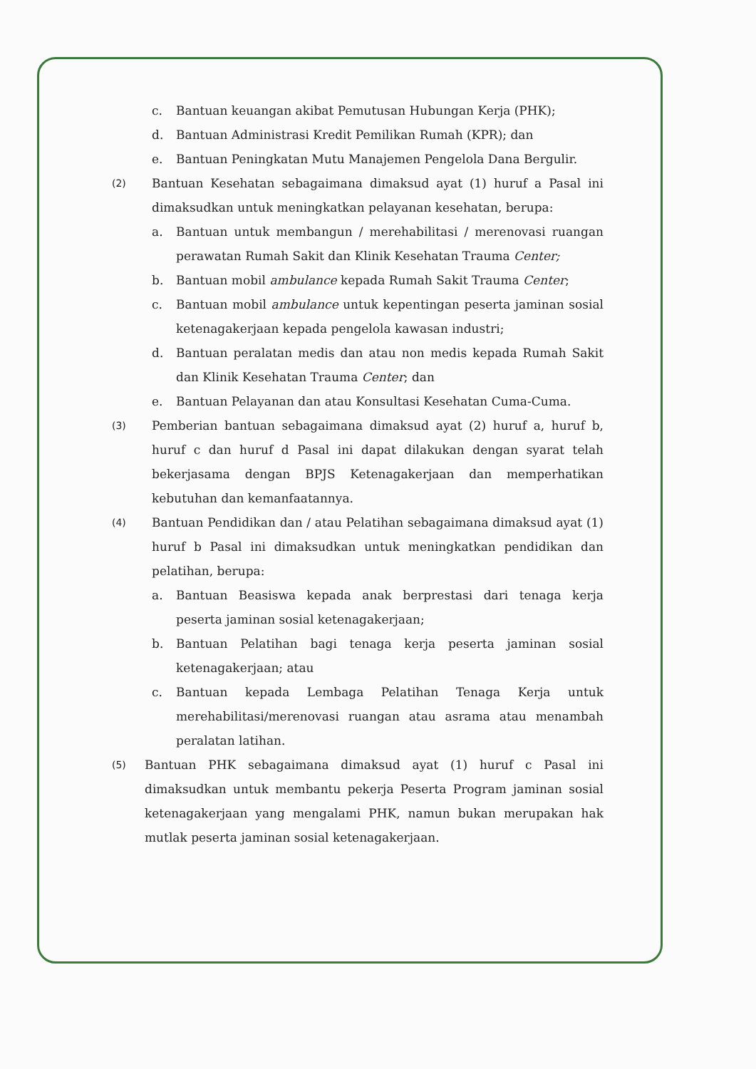c. Bantuan keuangan akibat Pemutusan Hubungan Kerja (PHK);
d. Bantuan Administrasi Kredit Pemilikan Rumah (KPR); dan
e. Bantuan Peningkatan Mutu Manajemen Pengelola Dana Bergulir.
(2)
Bantuan Kesehatan sebagaimana dimaksud ayat (1) huruf a Pasal ini dimaksudkan untuk meningkatkan pelayanan kesehatan, berupa:
a. Bantuan untuk membangun / merehabilitasi / merenovasi ruangan perawatan Rumah Sakit dan Klinik Kesehatan Trauma Center;
b. Bantuan mobil ambulance kepada Rumah Sakit Trauma Center;
c. Bantuan mobil ambulance untuk kepentingan peserta jaminan sosial ketenagakerjaan kepada pengelola kawasan industri;
d. Bantuan peralatan medis dan atau non medis kepada Rumah Sakit dan Klinik Kesehatan Trauma Center; dan
e. Bantuan Pelayanan dan atau Konsultasi Kesehatan Cuma-Cuma.
(3)
Pemberian bantuan sebagaimana dimaksud ayat (2) huruf a, huruf b, huruf c dan huruf d Pasal ini dapat dilakukan dengan syarat telah bekerjasama dengan BPJS Ketenagakerjaan dan memperhatikan kebutuhan dan kemanfaatannya.
(4)
Bantuan Pendidikan dan / atau Pelatihan sebagaimana dimaksud ayat (1) huruf b Pasal ini dimaksudkan untuk meningkatkan pendidikan dan pelatihan, berupa:
a. Bantuan Beasiswa kepada anak berprestasi dari tenaga kerja peserta jaminan sosial ketenagakerjaan;
b. Bantuan Pelatihan bagi tenaga kerja peserta jaminan sosial ketenagakerjaan; atau
c. Bantuan kepada Lembaga Pelatihan Tenaga Kerja untuk merehabilitasi/merenovasi ruangan atau asrama atau menambah peralatan latihan.
(5)
Bantuan PHK sebagaimana dimaksud ayat (1) huruf c Pasal ini dimaksudkan untuk membantu pekerja Peserta Program jaminan sosial ketenagakerjaan yang mengalami PHK, namun bukan merupakan hak mutlak peserta jaminan sosial ketenagakerjaan.